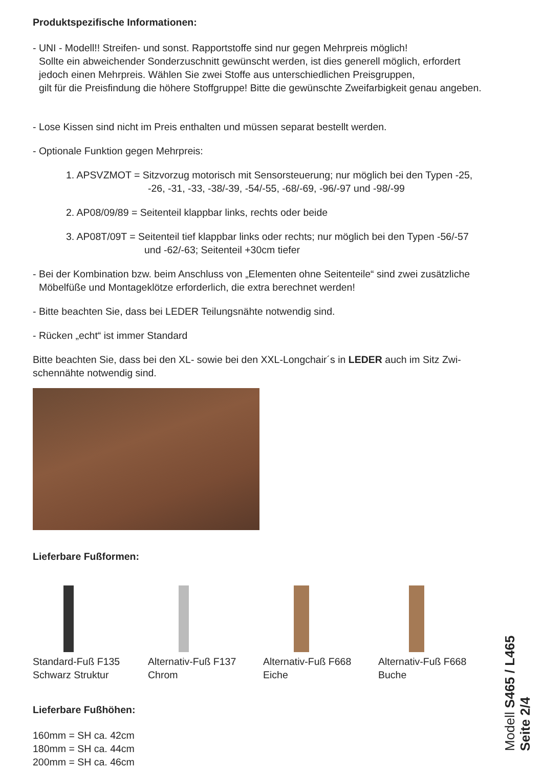Produktspezifische Informationen:
- UNI - Modell!! Streifen- und sonst. Rapportstoffe sind nur gegen Mehrpreis möglich!
Sollte ein abweichender Sonderzuschnitt gewünscht werden, ist dies generell möglich, erfordert
jedoch einen Mehrpreis. Wählen Sie zwei Stoffe aus unterschiedlichen Preisgruppen,
gilt für die Preisfindung die höhere Stoffgruppe! Bitte die gewünschte Zweifarbigkeit genau angeben.
- Lose Kissen sind nicht im Preis enthalten und müssen separat bestellt werden.
- Optionale Funktion gegen Mehrpreis:
1. APSVZMOT = Sitzvorzug motorisch mit Sensorsteuerung; nur möglich bei den Typen -25,
-26, -31, -33, -38/-39, -54/-55, -68/-69, -96/-97 und -98/-99
2. AP08/09/89 = Seitenteil klappbar links, rechts oder beide
3. AP08T/09T = Seitenteil tief klappbar links oder rechts; nur möglich bei den Typen -56/-57
und -62/-63; Seitenteil +30cm tiefer
- Bei der Kombination bzw. beim Anschluss von „Elementen ohne Seitenteile“ sind zwei zusätzliche
Möbelfüße und Montageklötze erforderlich, die extra berechnet werden!
- Bitte beachten Sie, dass bei LEDER Teilungsnähte notwendig sind.
- Rücken „echt“ ist immer Standard
Bitte beachten Sie, dass bei den XL- sowie bei den XXL-Longchair´s in LEDER auch im Sitz Zwi-
schennähte notwendig sind.
Lieferbare Fußformen:
Standard-Fuß F135
Schwarz Struktur
Alternativ-Fuß F137
Chrom
Alternativ-Fuß F668
Eiche
Alternativ-Fuß F668
Buche
Lieferbare Fußhöhen:
160mm = SH ca. 42cm
180mm = SH ca. 44cm
200mm = SH ca. 46cm
Modell S465 / L465
Seite 2/4